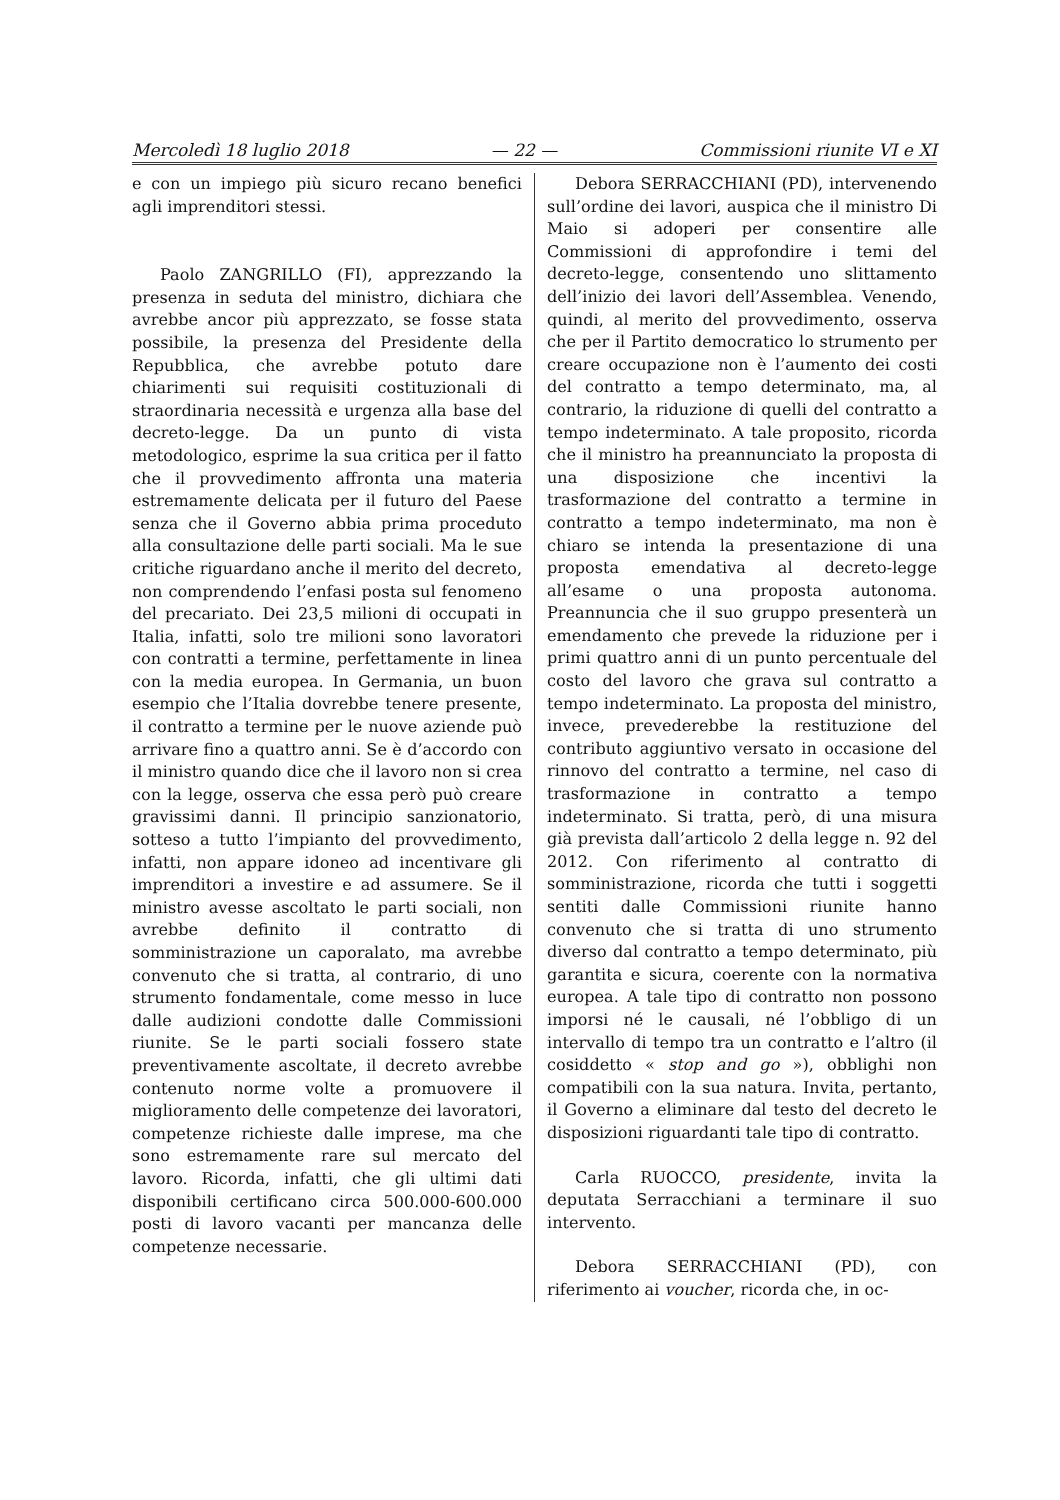Mercoledì 18 luglio 2018 — 22 — Commissioni riunite VI e XI
e con un impiego più sicuro recano benefici agli imprenditori stessi.
Paolo ZANGRILLO (FI), apprezzando la presenza in seduta del ministro, dichiara che avrebbe ancor più apprezzato, se fosse stata possibile, la presenza del Presidente della Repubblica, che avrebbe potuto dare chiarimenti sui requisiti costituzionali di straordinaria necessità e urgenza alla base del decreto-legge. Da un punto di vista metodologico, esprime la sua critica per il fatto che il provvedimento affronta una materia estremamente delicata per il futuro del Paese senza che il Governo abbia prima proceduto alla consultazione delle parti sociali. Ma le sue critiche riguardano anche il merito del decreto, non comprendendo l’enfasi posta sul fenomeno del precariato. Dei 23,5 milioni di occupati in Italia, infatti, solo tre milioni sono lavoratori con contratti a termine, perfettamente in linea con la media europea. In Germania, un buon esempio che l’Italia dovrebbe tenere presente, il contratto a termine per le nuove aziende può arrivare fino a quattro anni. Se è d’accordo con il ministro quando dice che il lavoro non si crea con la legge, osserva che essa però può creare gravissimi danni. Il principio sanzionatorio, sotteso a tutto l’impianto del provvedimento, infatti, non appare idoneo ad incentivare gli imprenditori a investire e ad assumere. Se il ministro avesse ascoltato le parti sociali, non avrebbe definito il contratto di somministrazione un caporalato, ma avrebbe convenuto che si tratta, al contrario, di uno strumento fondamentale, come messo in luce dalle audizioni condotte dalle Commissioni riunite. Se le parti sociali fossero state preventivamente ascoltate, il decreto avrebbe contenuto norme volte a promuovere il miglioramento delle competenze dei lavoratori, competenze richieste dalle imprese, ma che sono estremamente rare sul mercato del lavoro. Ricorda, infatti, che gli ultimi dati disponibili certificano circa 500.000-600.000 posti di lavoro vacanti per mancanza delle competenze necessarie.
Debora SERRACCHIANI (PD), intervenendo sull’ordine dei lavori, auspica che il ministro Di Maio si adoperi per consentire alle Commissioni di approfondire i temi del decreto-legge, consentendo uno slittamento dell’inizio dei lavori dell’Assemblea. Venendo, quindi, al merito del provvedimento, osserva che per il Partito democratico lo strumento per creare occupazione non è l’aumento dei costi del contratto a tempo determinato, ma, al contrario, la riduzione di quelli del contratto a tempo indeterminato. A tale proposito, ricorda che il ministro ha preannunciato la proposta di una disposizione che incentivi la trasformazione del contratto a termine in contratto a tempo indeterminato, ma non è chiaro se intenda la presentazione di una proposta emendativa al decreto-legge all’esame o una proposta autonoma. Preannuncia che il suo gruppo presenterà un emendamento che prevede la riduzione per i primi quattro anni di un punto percentuale del costo del lavoro che grava sul contratto a tempo indeterminato. La proposta del ministro, invece, prevederebbe la restituzione del contributo aggiuntivo versato in occasione del rinnovo del contratto a termine, nel caso di trasformazione in contratto a tempo indeterminato. Si tratta, però, di una misura già prevista dall’articolo 2 della legge n. 92 del 2012. Con riferimento al contratto di somministrazione, ricorda che tutti i soggetti sentiti dalle Commissioni riunite hanno convenuto che si tratta di uno strumento diverso dal contratto a tempo determinato, più garantita e sicura, coerente con la normativa europea. A tale tipo di contratto non possono imporsi né le causali, né l’obbligo di un intervallo di tempo tra un contratto e l’altro (il cosiddetto « stop and go »), obblighi non compatibili con la sua natura. Invita, pertanto, il Governo a eliminare dal testo del decreto le disposizioni riguardanti tale tipo di contratto.
Carla RUOCCO, presidente, invita la deputata Serracchiani a terminare il suo intervento.
Debora SERRACCHIANI (PD), con riferimento ai voucher, ricorda che, in oc-